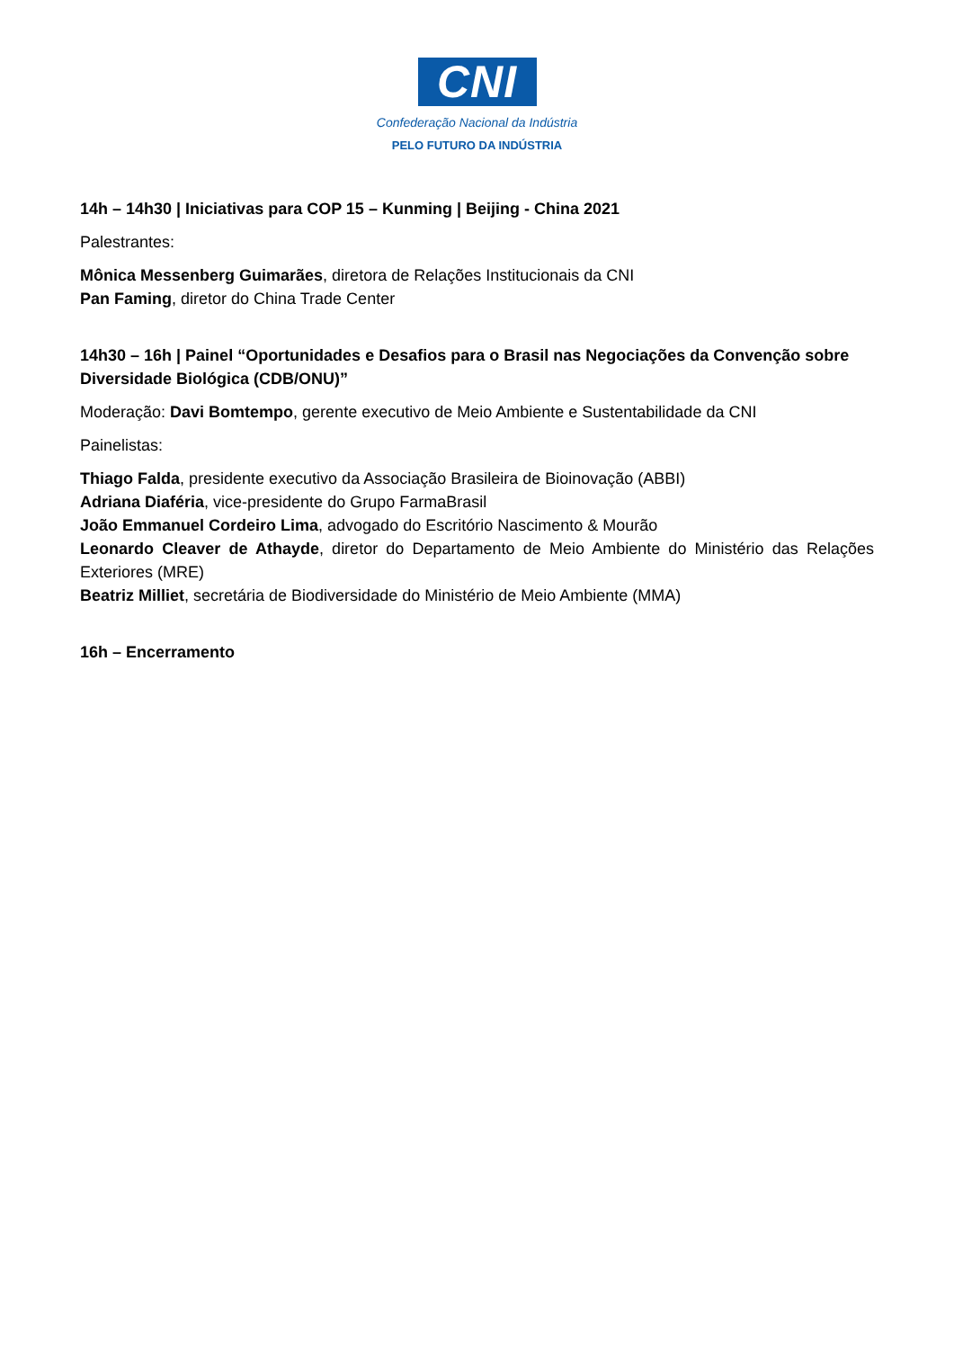CNI
Confederação Nacional da Indústria
PELO FUTURO DA INDÚSTRIA
14h – 14h30 | Iniciativas para COP 15 – Kunming | Beijing - China 2021
Palestrantes:
Mônica Messenberg Guimarães, diretora de Relações Institucionais da CNI
Pan Faming, diretor do China Trade Center
14h30 – 16h | Painel “Oportunidades e Desafios para o Brasil nas Negociações da Convenção sobre Diversidade Biológica (CDB/ONU)”
Moderação: Davi Bomtempo, gerente executivo de Meio Ambiente e Sustentabilidade da CNI
Painelistas:
Thiago Falda, presidente executivo da Associação Brasileira de Bioinovação (ABBI)
Adriana Diaféria, vice-presidente do Grupo FarmaBrasil
João Emmanuel Cordeiro Lima, advogado do Escritório Nascimento & Mourão
Leonardo Cleaver de Athayde, diretor do Departamento de Meio Ambiente do Ministério das Relações Exteriores (MRE)
Beatriz Milliet, secretária de Biodiversidade do Ministério de Meio Ambiente (MMA)
16h – Encerramento